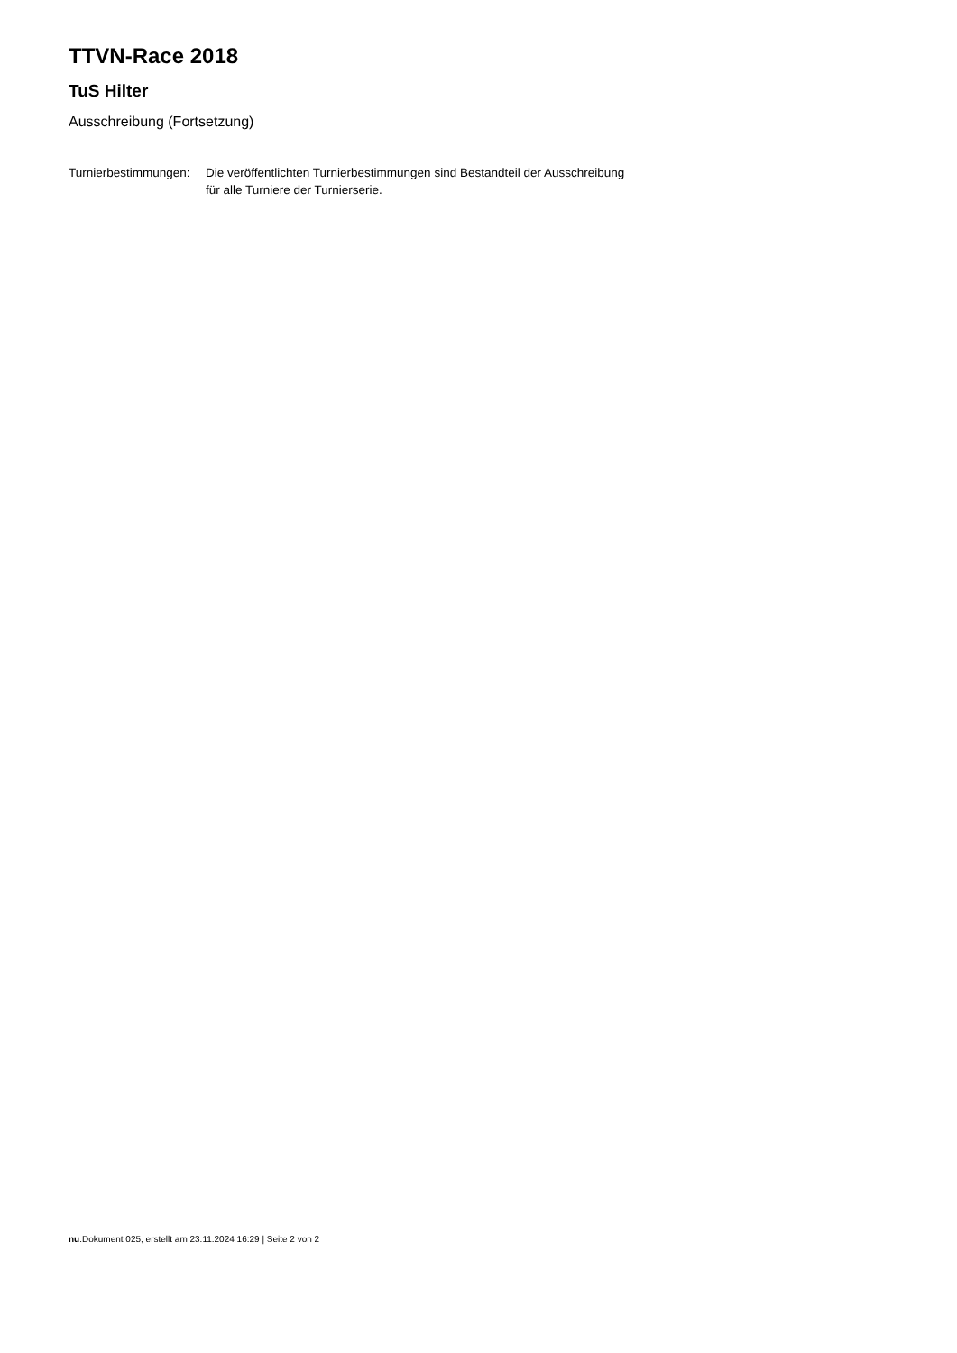TTVN-Race 2018
TuS Hilter
Ausschreibung (Fortsetzung)
| Turnierbestimmungen: | Die veröffentlichten Turnierbestimmungen sind Bestandteil der Ausschreibung für alle Turniere der Turnierserie. |
nu.Dokument 025, erstellt am 23.11.2024 16:29 | Seite 2 von 2